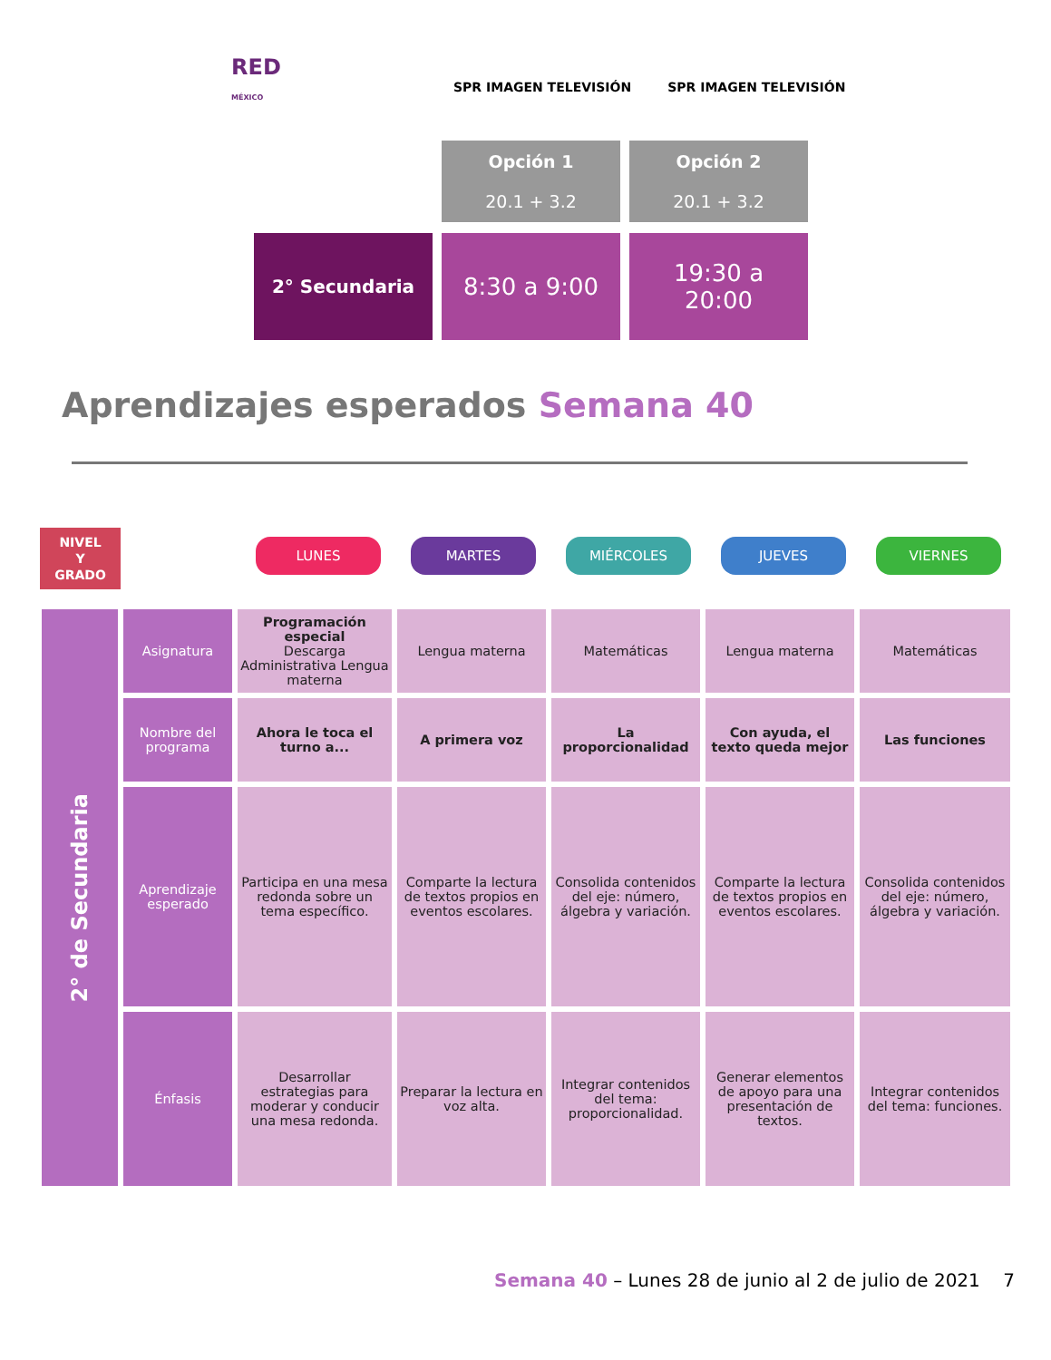RED
MÉXICO
SPR IMAGEN TELEVISIÓN SPR IMAGEN TELEVISIÓN
Opción 1
20.1 + 3.2
Opción 2
20.1 + 3.2
2° Secundaria
8:30 a 9:00
19:30 a
20:00
Aprendizajes esperados Semana 40
NIVEL
Y
GRADO
LUNES MARTES MIÉRCOLES JUEVES VIERNES
| 2° de Secundaria | Asignatura | Programación especial Descarga Administrativa Lengua materna | Lengua materna | Matemáticas | Lengua materna | Matemáticas |
| | Nombre del programa | Ahora le toca el turno a... | A primera voz | La proporcionalidad | Con ayuda, el texto queda mejor | Las funciones |
| | Aprendizaje esperado | Participa en una mesa redonda sobre un tema específico. | Comparte la lectura de textos propios en eventos escolares. | Consolida contenidos del eje: número, álgebra y variación. | Comparte la lectura de textos propios en eventos escolares. | Consolida contenidos del eje: número, álgebra y variación. |
| | Énfasis | Desarrollar estrategias para moderar y conducir una mesa redonda. | Preparar la lectura en voz alta. | Integrar contenidos del tema: proporcionalidad. | Generar elementos de apoyo para una presentación de textos. | Integrar contenidos del tema: funciones. |
Semana 40 – Lunes 28 de junio al 2 de julio de 2021 7